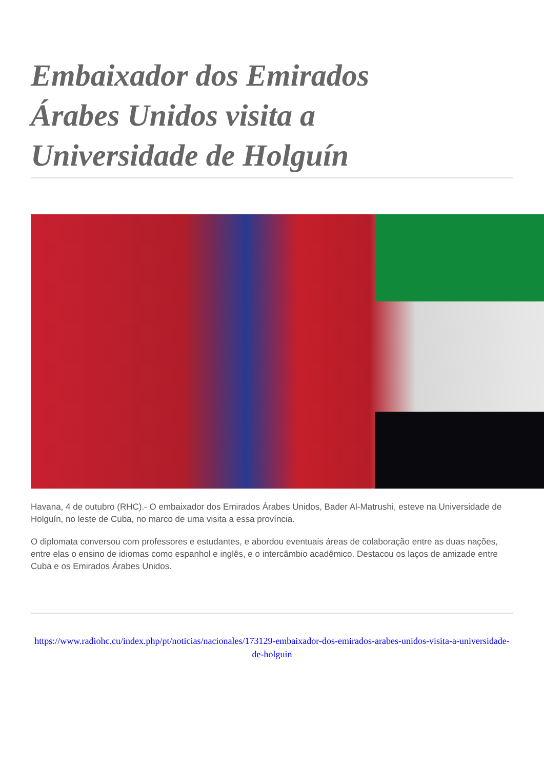Embaixador dos Emirados Árabes Unidos visita a Universidade de Holguín
Havana, 4 de outubro (RHC).- O embaixador dos Emirados Árabes Unidos, Bader Al-Matrushi, esteve na Universidade de Holguín, no leste de Cuba, no marco de uma visita a essa província.
O diplomata conversou com professores e estudantes, e abordou eventuais áreas de colaboração entre as duas nações, entre elas o ensino de idiomas como espanhol e inglês, e o intercâmbio acadêmico. Destacou os laços de amizade entre Cuba e os Emirados Árabes Unidos.
https://www.radiohc.cu/index.php/pt/noticias/nacionales/173129-embaixador-dos-emirados-arabes-unidos-visita-a-universidade-de-holguin